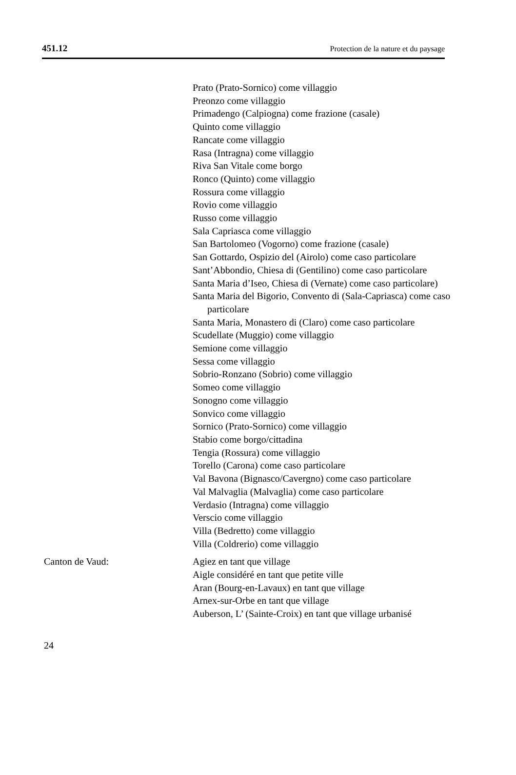451.12 Protection de la nature et du paysage
Prato (Prato-Sornico) come villaggio
Preonzo come villaggio
Primadengo (Calpiogna) come frazione (casale)
Quinto come villaggio
Rancate come villaggio
Rasa (Intragna) come villaggio
Riva San Vitale come borgo
Ronco (Quinto) come villaggio
Rossura come villaggio
Rovio come villaggio
Russo come villaggio
Sala Capriasca come villaggio
San Bartolomeo (Vogorno) come frazione (casale)
San Gottardo, Ospizio del (Airolo) come caso particolare
Sant’Abbondio, Chiesa di (Gentilino) come caso particolare
Santa Maria d’Iseo, Chiesa di (Vernate) come caso particolare)
Santa Maria del Bigorio, Convento di (Sala-Capriasca) come caso particolare
Santa Maria, Monastero di (Claro) come caso particolare
Scudellate (Muggio) come villaggio
Semione come villaggio
Sessa come villaggio
Sobrio-Ronzano (Sobrio) come villaggio
Someo come villaggio
Sonogno come villaggio
Sonvico come villaggio
Sornico (Prato-Sornico) come villaggio
Stabio come borgo/cittadina
Tengia (Rossura) come villaggio
Torello (Carona) come caso particolare
Val Bavona (Bignasco/Cavergno) come caso particolare
Val Malvaglia (Malvaglia) come caso particolare
Verdasio (Intragna) come villaggio
Verscio come villaggio
Villa (Bedretto) come villaggio
Villa (Coldrerio) come villaggio
Canton de Vaud: Agiez en tant que village
Aigle considéré en tant que petite ville
Aran (Bourg-en-Lavaux) en tant que village
Arnex-sur-Orbe en tant que village
Auberson, L’ (Sainte-Croix) en tant que village urbanisé
24